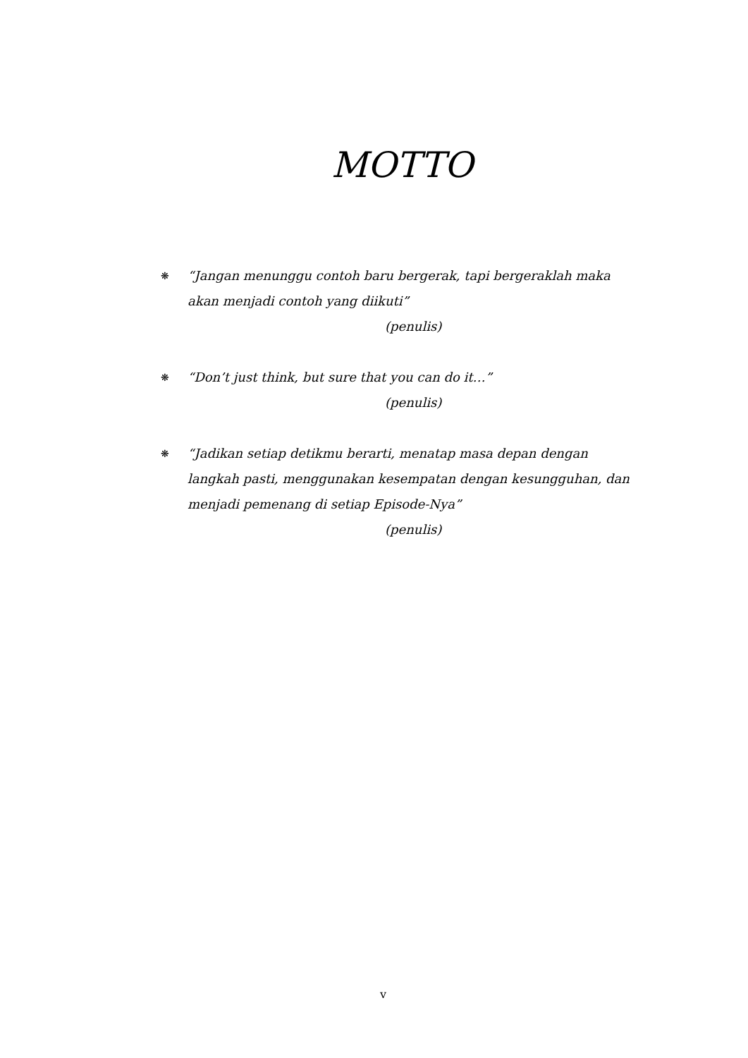MOTTO
❋
“Jangan menunggu contoh baru bergerak, tapi bergeraklah maka akan menjadi contoh yang diikuti”
(penulis)
❋
“Don’t just think, but sure that you can do it…”
(penulis)
❋
“Jadikan setiap detikmu berarti, menatap masa depan dengan langkah pasti, menggunakan kesempatan dengan kesungguhan, dan menjadi pemenang di setiap Episode-Nya”
(penulis)
v